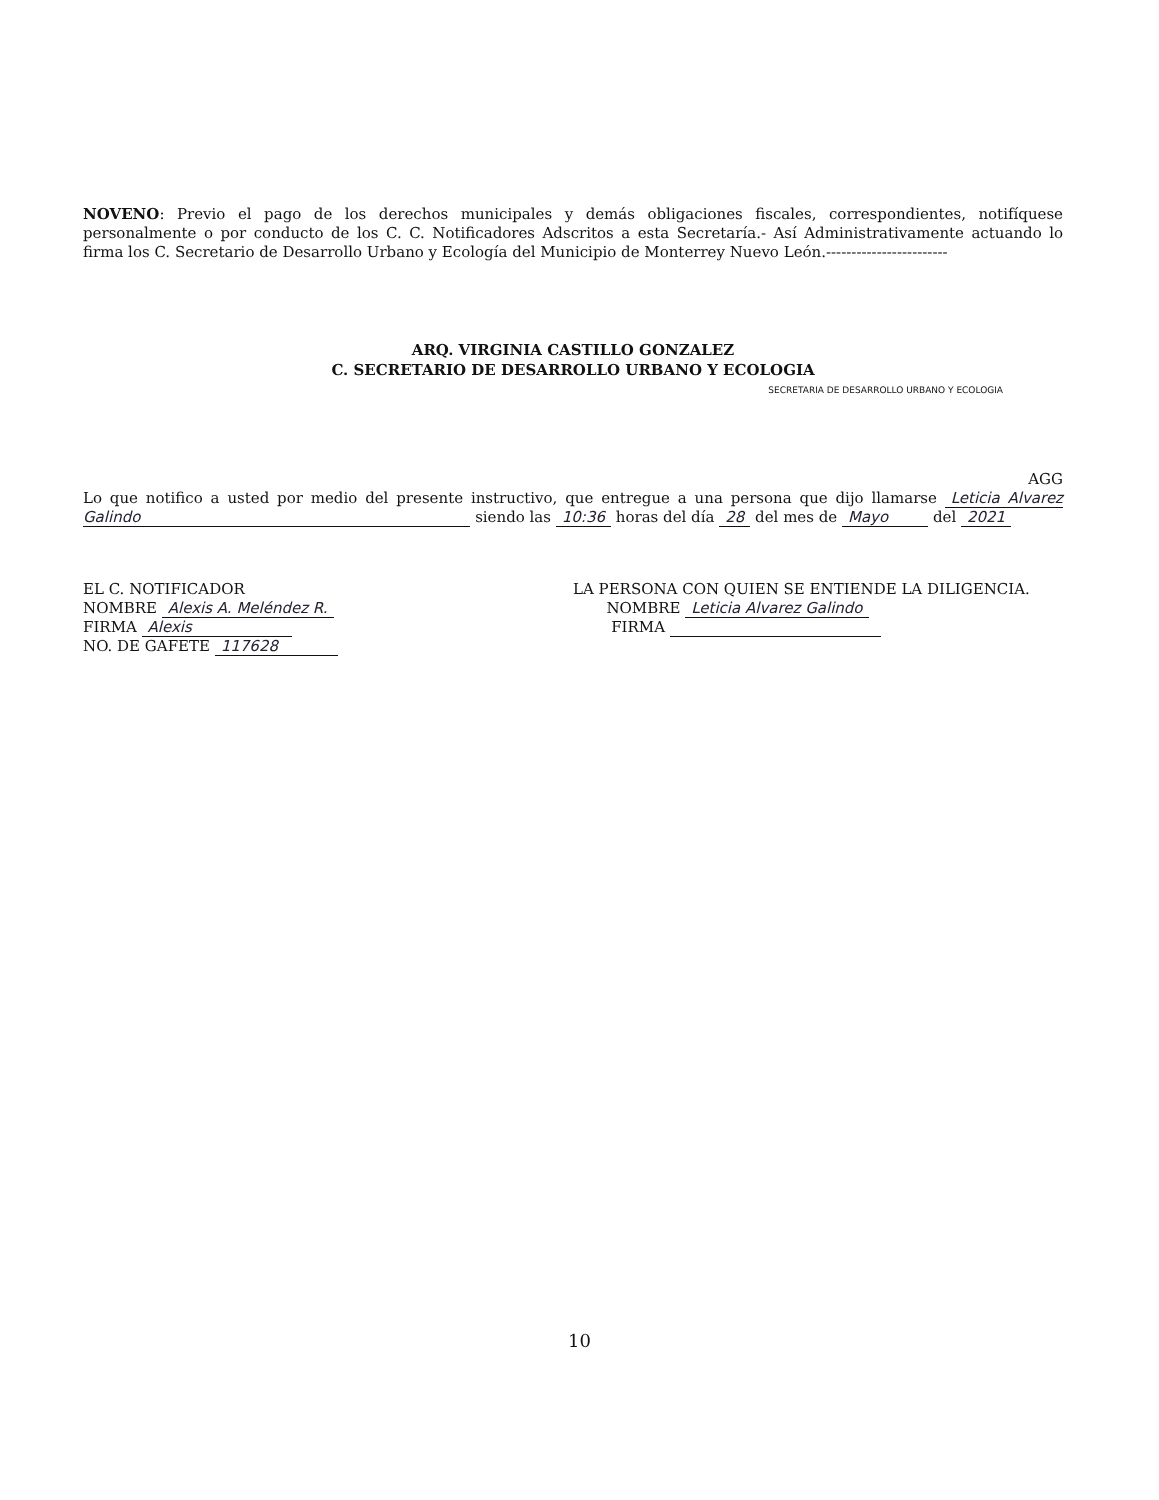NOVENO: Previo el pago de los derechos municipales y demás obligaciones fiscales, correspondientes, notifíquese personalmente o por conducto de los C. C. Notificadores Adscritos a esta Secretaría.- Así Administrativamente actuando lo firma los C. Secretario de Desarrollo Urbano y Ecología del Municipio de Monterrey Nuevo León.------------------------
ARQ. VIRGINIA CASTILLO GONZALEZ
C. SECRETARIO DE DESARROLLO URBANO Y ECOLOGIA
SECRETARIA DE DESARROLLO URBANO Y ECOLOGIA
AGG
Lo que notifico a usted por medio del presente instructivo, que entregue a una persona que dijo llamarse Leticia Alvarez Galindo siendo las 10:36 horas del día 28 del mes de Mayo del 2021
EL C. NOTIFICADOR
NOMBRE Alexis A. Meléndez R.
FIRMA Alexis
NO. DE GAFETE 117628
LA PERSONA CON QUIEN SE ENTIENDE LA DILIGENCIA.
NOMBRE Leticia Alvarez Galindo
FIRMA
10